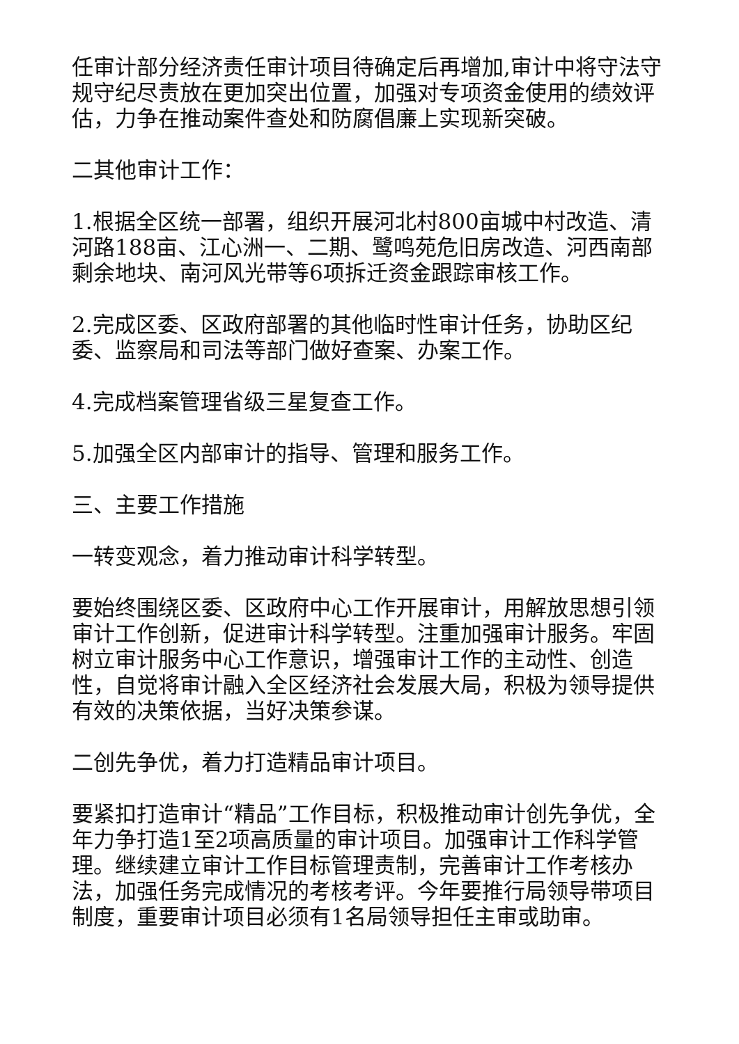任审计部分经济责任审计项目待确定后再增加,审计中将守法守规守纪尽责放在更加突出位置，加强对专项资金使用的绩效评估，力争在推动案件查处和防腐倡廉上实现新突破。
二其他审计工作：
1.根据全区统一部署，组织开展河北村800亩城中村改造、清河路188亩、江心洲一、二期、鹭鸣苑危旧房改造、河西南部剩余地块、南河风光带等6项拆迁资金跟踪审核工作。
2.完成区委、区政府部署的其他临时性审计任务，协助区纪委、监察局和司法等部门做好查案、办案工作。
4.完成档案管理省级三星复查工作。
5.加强全区内部审计的指导、管理和服务工作。
三、主要工作措施
一转变观念，着力推动审计科学转型。
要始终围绕区委、区政府中心工作开展审计，用解放思想引领审计工作创新，促进审计科学转型。注重加强审计服务。牢固树立审计服务中心工作意识，增强审计工作的主动性、创造性，自觉将审计融入全区经济社会发展大局，积极为领导提供有效的决策依据，当好决策参谋。
二创先争优，着力打造精品审计项目。
要紧扣打造审计“精品”工作目标，积极推动审计创先争优，全年力争打造1至2项高质量的审计项目。加强审计工作科学管理。继续建立审计工作目标管理责制，完善审计工作考核办法，加强任务完成情况的考核考评。今年要推行局领导带项目制度，重要审计项目必须有1名局领导担任主审或助审。